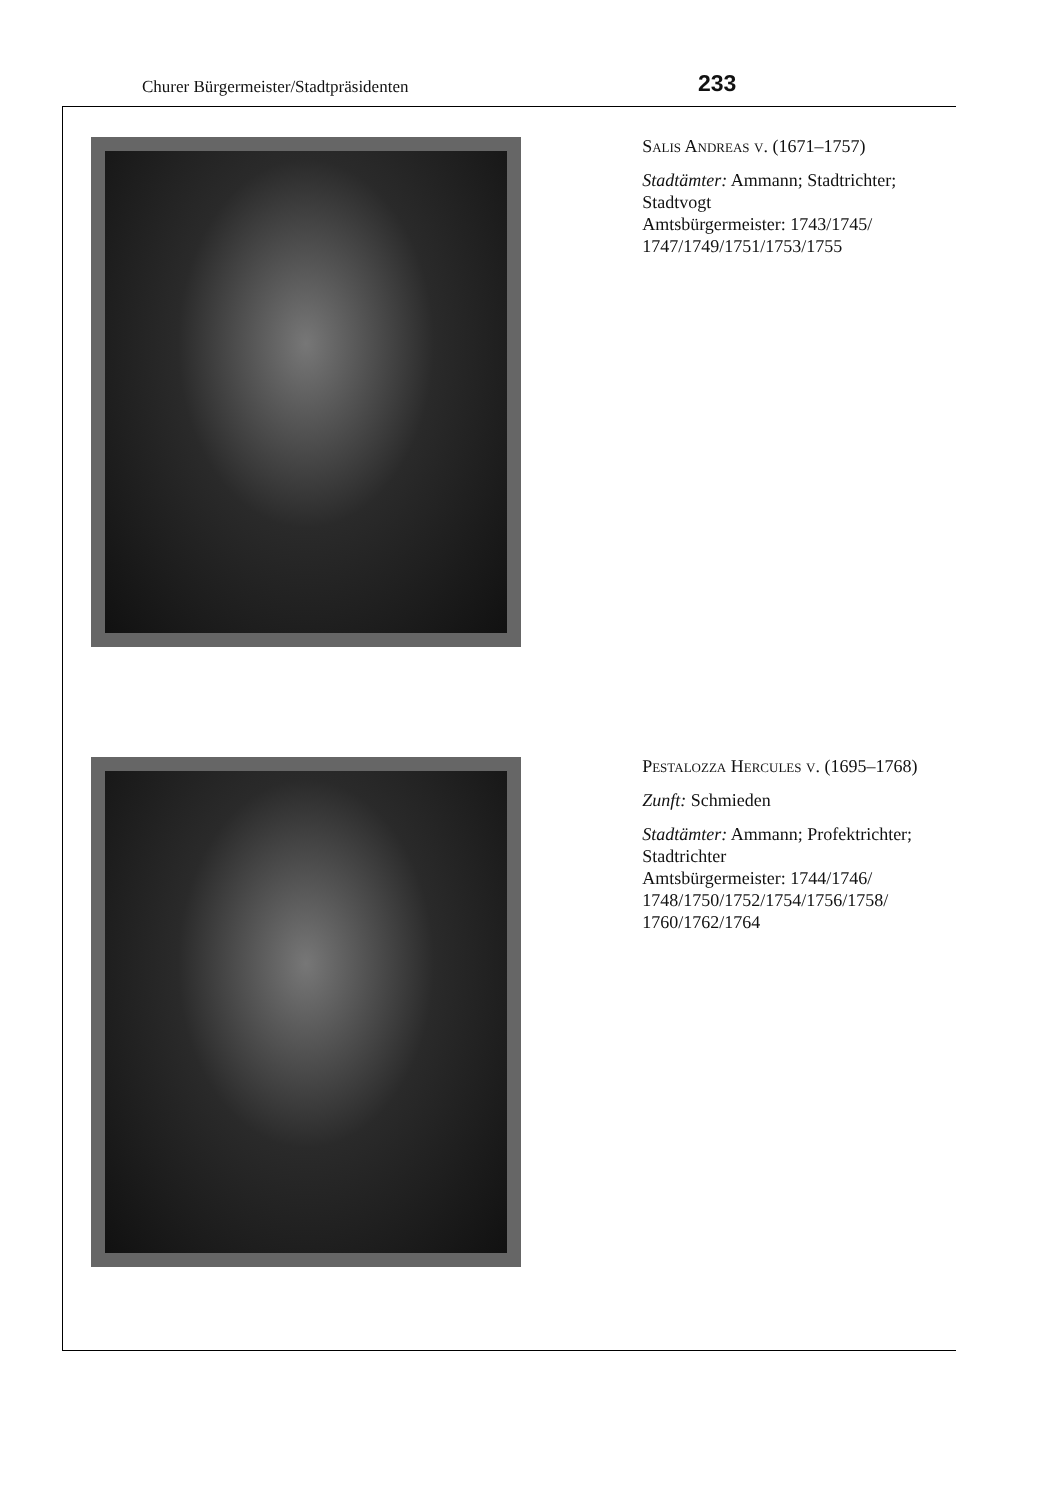Churer Bürgermeister/Stadtpräsidenten 233
Salis Andreas v. (1671–1757)
Stadtämter: Ammann; Stadtrichter; Stadtvogt
Amtsbürgermeister: 1743/1745/ 1747/1749/1751/1753/1755
Pestalozza Hercules v. (1695–1768)
Zunft: Schmieden
Stadtämter: Ammann; Profektrichter; Stadtrichter
Amtsbürgermeister: 1744/1746/ 1748/1750/1752/1754/1756/1758/ 1760/1762/1764